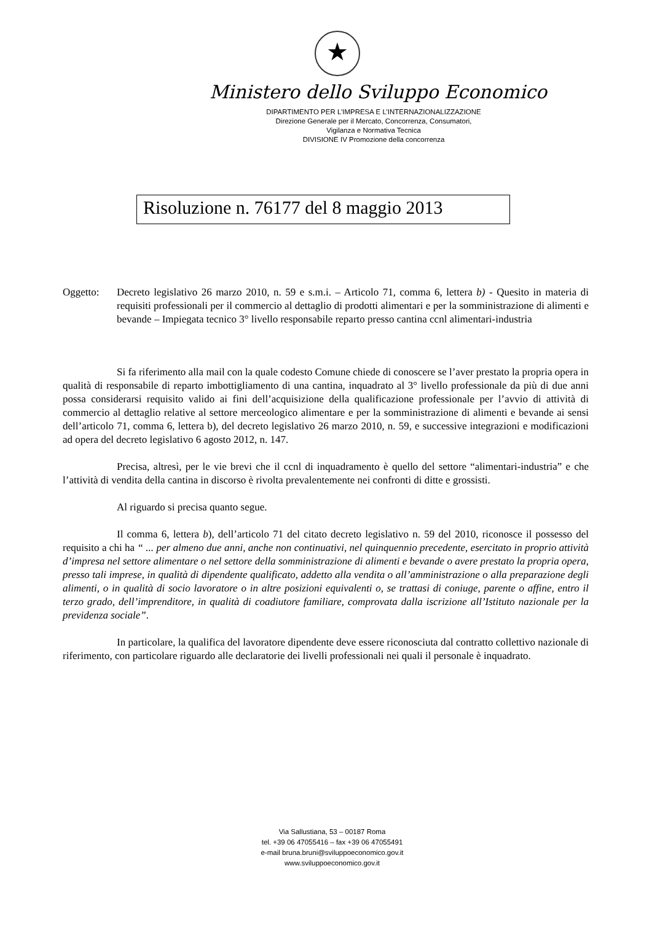★
Ministero dello Sviluppo Economico
DIPARTIMENTO PER L’IMPRESA E L’INTERNAZIONALIZZAZIONE
Direzione Generale per il Mercato, Concorrenza, Consumatori,
Vigilanza e Normativa Tecnica
DIVISIONE IV Promozione della concorrenza
Risoluzione n. 76177 del 8 maggio 2013
Oggetto: Decreto legislativo 26 marzo 2010, n. 59 e s.m.i. – Articolo 71, comma 6, lettera b) - Quesito in materia di requisiti professionali per il commercio al dettaglio di prodotti alimentari e per la somministrazione di alimenti e bevande – Impiegata tecnico 3° livello responsabile reparto presso cantina ccnl alimentari-industria
Si fa riferimento alla mail con la quale codesto Comune chiede di conoscere se l’aver prestato la propria opera in qualità di responsabile di reparto imbottigliamento di una cantina, inquadrato al 3° livello professionale da più di due anni possa considerarsi requisito valido ai fini dell’acquisizione della qualificazione professionale per l’avvio di attività di commercio al dettaglio relative al settore merceologico alimentare e per la somministrazione di alimenti e bevande ai sensi dell’articolo 71, comma 6, lettera b), del decreto legislativo 26 marzo 2010, n. 59, e successive integrazioni e modificazioni ad opera del decreto legislativo 6 agosto 2012, n. 147.
Precisa, altresì, per le vie brevi che il ccnl di inquadramento è quello del settore “alimentari-industria” e che l’attività di vendita della cantina in discorso è rivolta prevalentemente nei confronti di ditte e grossisti.
Al riguardo si precisa quanto segue.
Il comma 6, lettera b), dell’articolo 71 del citato decreto legislativo n. 59 del 2010, riconosce il possesso del requisito a chi ha “ ... per almeno due anni, anche non continuativi, nel quinquennio precedente, esercitato in proprio attività d’impresa nel settore alimentare o nel settore della somministrazione di alimenti e bevande o avere prestato la propria opera, presso tali imprese, in qualità di dipendente qualificato, addetto alla vendita o all’amministrazione o alla preparazione degli alimenti, o in qualità di socio lavoratore o in altre posizioni equivalenti o, se trattasi di coniuge, parente o affine, entro il terzo grado, dell’imprenditore, in qualità di coadiutore familiare, comprovata dalla iscrizione all’Istituto nazionale per la previdenza sociale”.
In particolare, la qualifica del lavoratore dipendente deve essere riconosciuta dal contratto collettivo nazionale di riferimento, con particolare riguardo alle declaratorie dei livelli professionali nei quali il personale è inquadrato.
Via Sallustiana, 53 – 00187 Roma
tel. +39 06 47055416 – fax +39 06 47055491
e-mail bruna.bruni@sviluppoeconomico.gov.it
www.sviluppoeconomico.gov.it